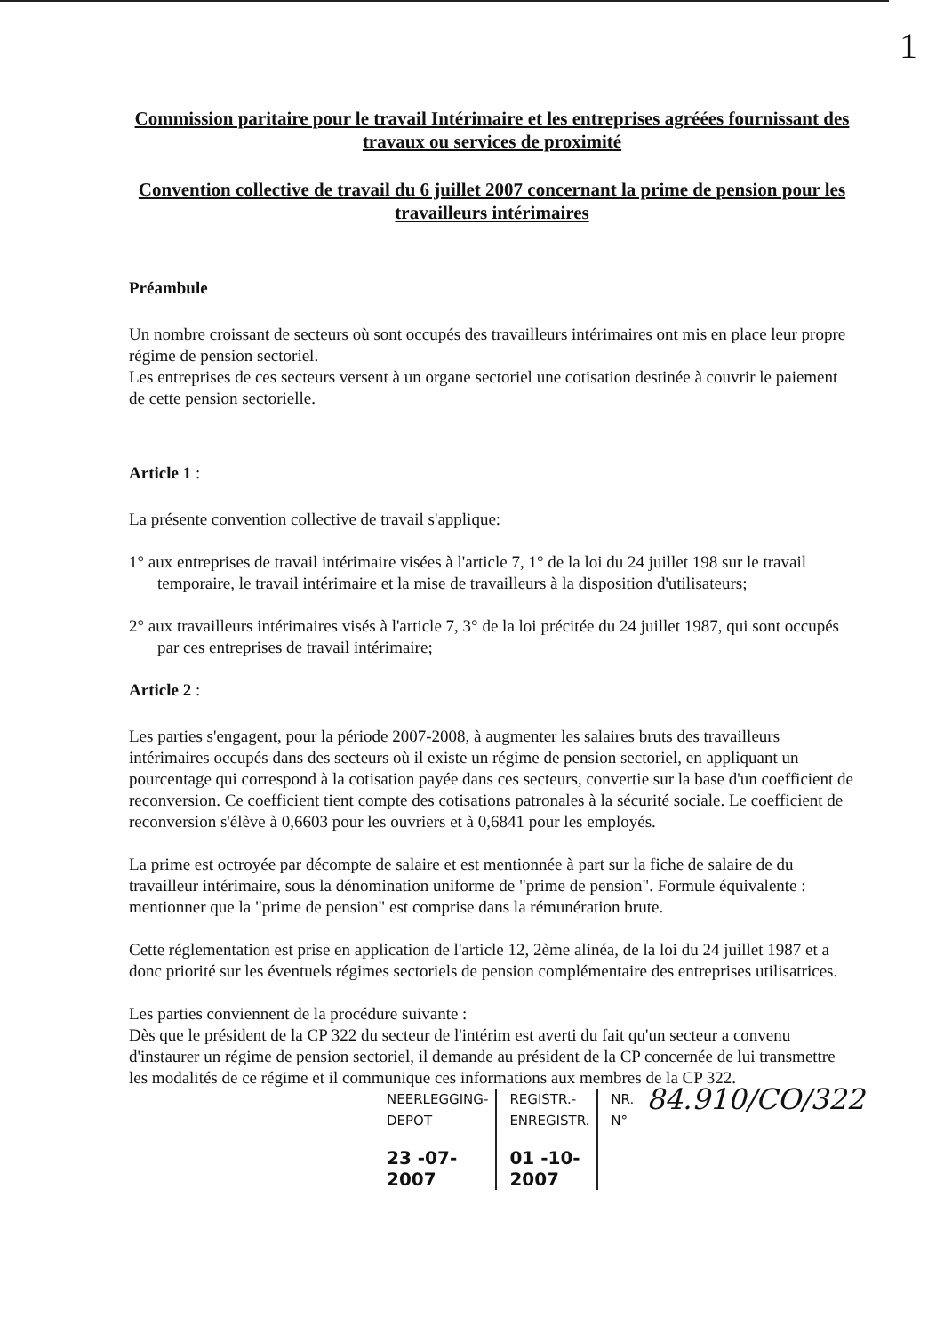1
Commission paritaire pour le travail Intérimaire et les entreprises agréées fournissant des travaux ou services de proximité
Convention collective de travail du 6 juillet 2007 concernant la prime de pension pour les travailleurs intérimaires
Préambule
Un nombre croissant de secteurs où sont occupés des travailleurs intérimaires ont mis en place leur propre régime de pension sectoriel.
Les entreprises de ces secteurs versent à un organe sectoriel une cotisation destinée à couvrir le paiement de cette pension sectorielle.
Article 1 :
La présente convention collective de travail s'applique:
1° aux entreprises de travail intérimaire visées à l'article 7, 1° de la loi du 24 juillet 198 sur le travail temporaire, le travail intérimaire et la mise de travailleurs à la disposition d'utilisateurs;
2° aux travailleurs intérimaires visés à l'article 7, 3° de la loi précitée du 24 juillet 1987, qui sont occupés par ces entreprises de travail intérimaire;
Article 2 :
Les parties s'engagent, pour la période 2007-2008, à augmenter les salaires bruts des travailleurs intérimaires occupés dans des secteurs où il existe un régime de pension sectoriel, en appliquant un pourcentage qui correspond à la cotisation payée dans ces secteurs, convertie sur la base d'un coefficient de reconversion. Ce coefficient tient compte des cotisations patronales à la sécurité sociale. Le coefficient de reconversion s'élève à 0,6603 pour les ouvriers et à 0,6841 pour les employés.
La prime est octroyée par décompte de salaire et est mentionnée à part sur la fiche de salaire de du travailleur intérimaire, sous la dénomination uniforme de "prime de pension". Formule équivalente : mentionner que la "prime de pension" est comprise dans la rémunération brute.
Cette réglementation est prise en application de l'article 12, 2ème alinéa, de la loi du 24 juillet 1987 et a donc priorité sur les éventuels régimes sectoriels de pension complémentaire des entreprises utilisatrices.
Les parties conviennent de la procédure suivante :
Dès que le président de la CP 322 du secteur de l'intérim est averti du fait qu'un secteur a convenu d'instaurer un régime de pension sectoriel, il demande au président de la CP concernée de lui transmettre les modalités de ce régime et il communique ces informations aux membres de la CP 322.
NEERLEGGING-DEPOT
23 -07- 2007
REGISTR.-ENREGISTR.
01 -10- 2007
NR.
N° 84.910/CO/322